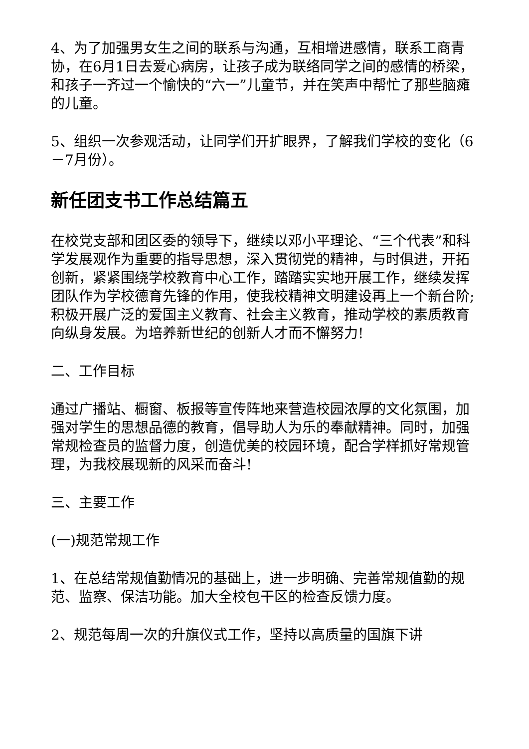4、为了加强男女生之间的联系与沟通，互相增进感情，联系工商青协，在6月1日去爱心病房，让孩子成为联络同学之间的感情的桥梁，和孩子一齐过一个愉快的“六一”儿童节，并在笑声中帮忙了那些脑瘫的儿童。
5、组织一次参观活动，让同学们开扩眼界，了解我们学校的变化（6－7月份）。
新任团支书工作总结篇五
在校党支部和团区委的领导下，继续以邓小平理论、“三个代表”和科学发展观作为重要的指导思想，深入贯彻党的精神，与时俱进，开拓创新，紧紧围绕学校教育中心工作，踏踏实实地开展工作，继续发挥团队作为学校德育先锋的作用，使我校精神文明建设再上一个新台阶;积极开展广泛的爱国主义教育、社会主义教育，推动学校的素质教育向纵身发展。为培养新世纪的创新人才而不懈努力!
二、工作目标
通过广播站、橱窗、板报等宣传阵地来营造校园浓厚的文化氛围，加强对学生的思想品德的教育，倡导助人为乐的奉献精神。同时，加强常规检查员的监督力度，创造优美的校园环境，配合学样抓好常规管理，为我校展现新的风采而奋斗!
三、主要工作
(一)规范常规工作
1、在总结常规值勤情况的基础上，进一步明确、完善常规值勤的规范、监察、保洁功能。加大全校包干区的检查反馈力度。
2、规范每周一次的升旗仪式工作，坚持以高质量的国旗下讲